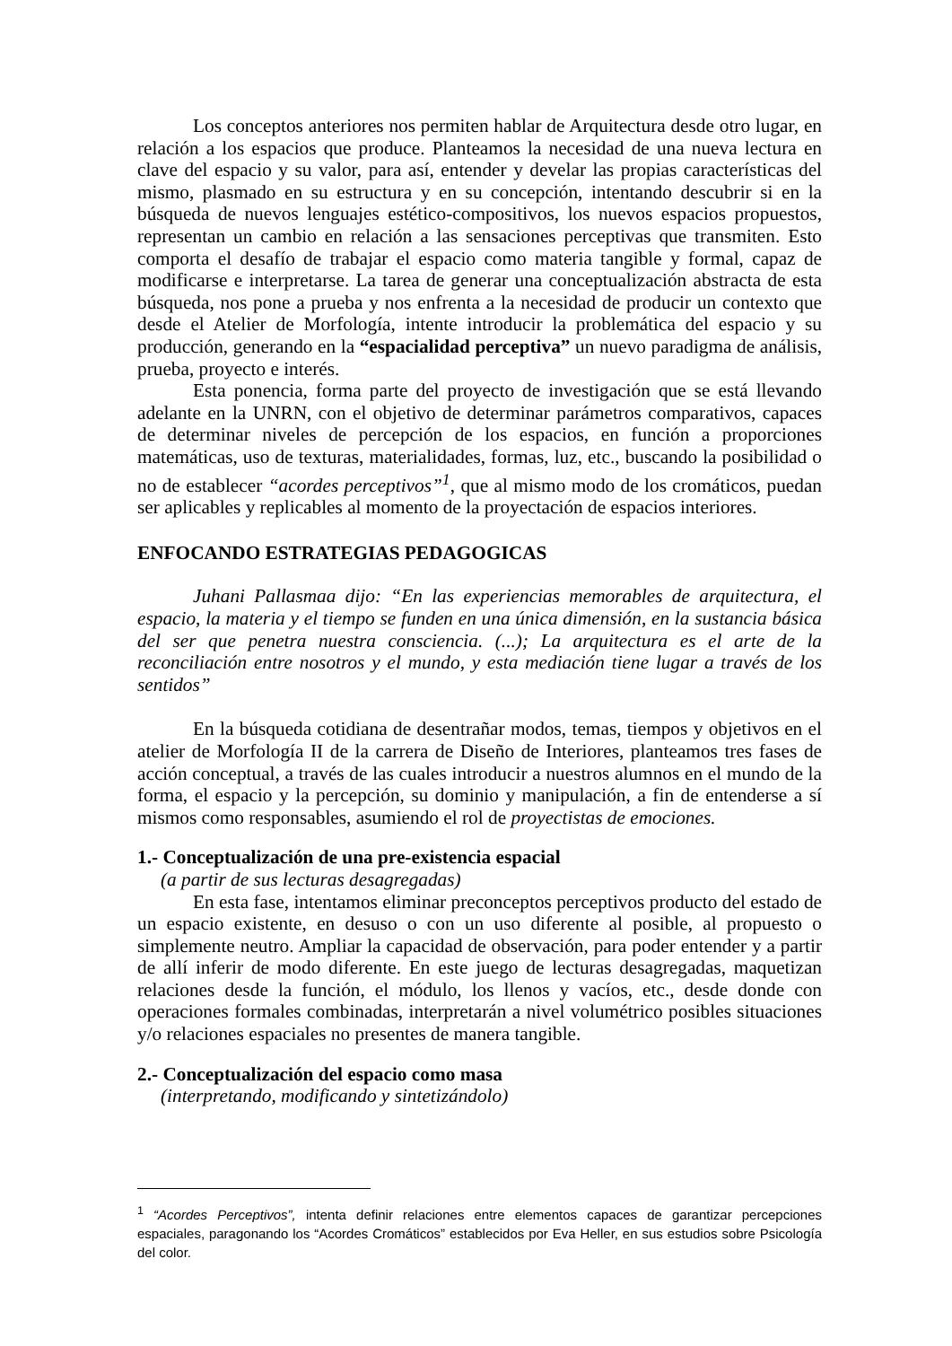Los conceptos anteriores nos permiten hablar de Arquitectura desde otro lugar, en relación a los espacios que produce. Planteamos la necesidad de una nueva lectura en clave del espacio y su valor, para así, entender y develar las propias características del mismo, plasmado en su estructura y en su concepción, intentando descubrir si en la búsqueda de nuevos lenguajes estético-compositivos, los nuevos espacios propuestos, representan un cambio en relación a las sensaciones perceptivas que transmiten. Esto comporta el desafío de trabajar el espacio como materia tangible y formal, capaz de modificarse e interpretarse. La tarea de generar una conceptualización abstracta de esta búsqueda, nos pone a prueba y nos enfrenta a la necesidad de producir un contexto que desde el Atelier de Morfología, intente introducir la problemática del espacio y su producción, generando en la “espacialidad perceptiva” un nuevo paradigma de análisis, prueba, proyecto e interés.
Esta ponencia, forma parte del proyecto de investigación que se está llevando adelante en la UNRN, con el objetivo de determinar parámetros comparativos, capaces de determinar niveles de percepción de los espacios, en función a proporciones matemáticas, uso de texturas, materialidades, formas, luz, etc., buscando la posibilidad o no de establecer “acordes perceptivos”<sup>1</sup>, que al mismo modo de los cromáticos, puedan ser aplicables y replicables al momento de la proyectación de espacios interiores.
ENFOCANDO ESTRATEGIAS PEDAGOGICAS
Juhani Pallasmaa dijo: “En las experiencias memorables de arquitectura, el espacio, la materia y el tiempo se funden en una única dimensión, en la sustancia básica del ser que penetra nuestra consciencia. (...); La arquitectura es el arte de la reconciliación entre nosotros y el mundo, y esta mediación tiene lugar a través de los sentidos”
En la búsqueda cotidiana de desentrañar modos, temas, tiempos y objetivos en el atelier de Morfología II de la carrera de Diseño de Interiores, planteamos tres fases de acción conceptual, a través de las cuales introducir a nuestros alumnos en el mundo de la forma, el espacio y la percepción, su dominio y manipulación, a fin de entenderse a sí mismos como responsables, asumiendo el rol de proyectistas de emociones.
1.- Conceptualización de una pre-existencia espacial
(a partir de sus lecturas desagregadas)
En esta fase, intentamos eliminar preconceptos perceptivos producto del estado de un espacio existente, en desuso o con un uso diferente al posible, al propuesto o simplemente neutro. Ampliar la capacidad de observación, para poder entender y a partir de allí inferir de modo diferente. En este juego de lecturas desagregadas, maquetizan relaciones desde la función, el módulo, los llenos y vacíos, etc., desde donde con operaciones formales combinadas, interpretarán a nivel volumétrico posibles situaciones y/o relaciones espaciales no presentes de manera tangible.
2.- Conceptualización del espacio como masa
(interpretando, modificando y sintetizándolo)
<sup>1</sup> “Acordes Perceptivos”, intenta definir relaciones entre elementos capaces de garantizar percepciones espaciales, paragonando los “Acordes Cromáticos” establecidos por Eva Heller, en sus estudios sobre Psicología del color.